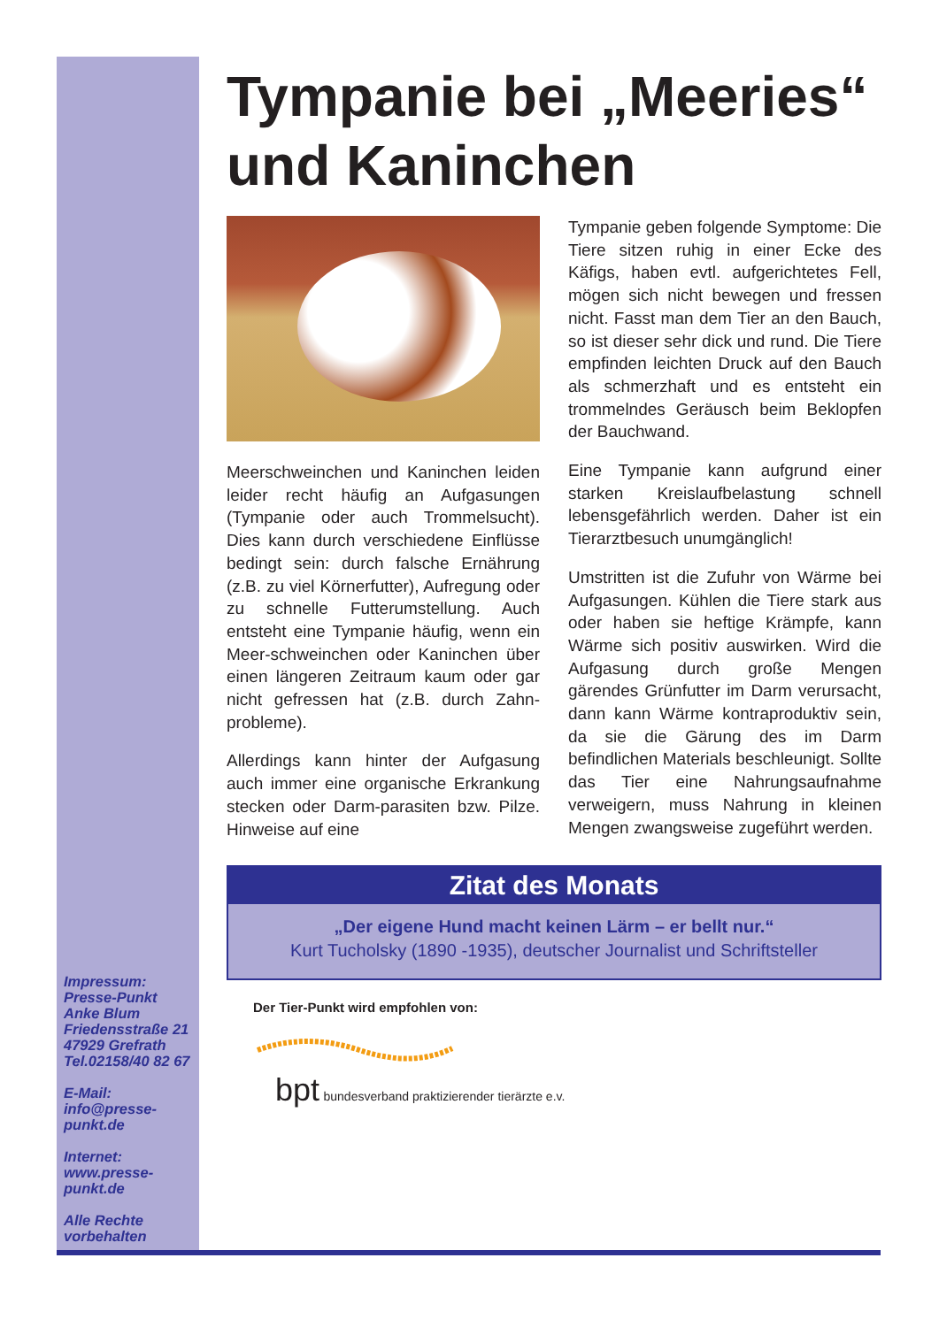Tympanie bei „Meeries“ und Kaninchen
Meerschweinchen und Kaninchen leiden leider recht häufig an Aufgasungen (Tympanie oder auch Trommelsucht). Dies kann durch verschiedene Einflüsse bedingt sein: durch falsche Ernährung (z.B. zu viel Körnerfutter), Aufregung oder zu schnelle Futterumstellung. Auch entsteht eine Tympanie häufig, wenn ein Meer-schweinchen oder Kaninchen über einen längeren Zeitraum kaum oder gar nicht gefressen hat (z.B. durch Zahn-probleme).
Allerdings kann hinter der Aufgasung auch immer eine organische Erkrankung stecken oder Darm-parasiten bzw. Pilze. Hinweise auf eine
Tympanie geben folgende Symptome: Die Tiere sitzen ruhig in einer Ecke des Käfigs, haben evtl. aufgerichtetes Fell, mögen sich nicht bewegen und fressen nicht. Fasst man dem Tier an den Bauch, so ist dieser sehr dick und rund. Die Tiere empfinden leichten Druck auf den Bauch als schmerzhaft und es entsteht ein trommelndes Geräusch beim Beklopfen der Bauchwand.
Eine Tympanie kann aufgrund einer starken Kreislaufbelastung schnell lebensgefährlich werden. Daher ist ein Tierarztbesuch unumgänglich!
Umstritten ist die Zufuhr von Wärme bei Aufgasungen. Kühlen die Tiere stark aus oder haben sie heftige Krämpfe, kann Wärme sich positiv auswirken. Wird die Aufgasung durch große Mengen gärendes Grünfutter im Darm verursacht, dann kann Wärme kontraproduktiv sein, da sie die Gärung des im Darm befindlichen Materials beschleunigt. Sollte das Tier eine Nahrungsaufnahme verweigern, muss Nahrung in kleinen Mengen zwangsweise zugeführt werden.
Zitat des Monats
„Der eigene Hund macht keinen Lärm – er bellt nur.“
Kurt Tucholsky (1890 -1935), deutscher Journalist und Schriftsteller
Der Tier-Punkt wird empfohlen von:
bpt bundesverband praktizierender tierärzte e.v.
Impressum:
Presse-Punkt
Anke Blum
Friedensstraße 21
47929 Grefrath
Tel.02158/40 82 67
E-Mail:
info@presse-
punkt.de
Internet:
www.presse-
punkt.de
Alle Rechte
vorbehalten